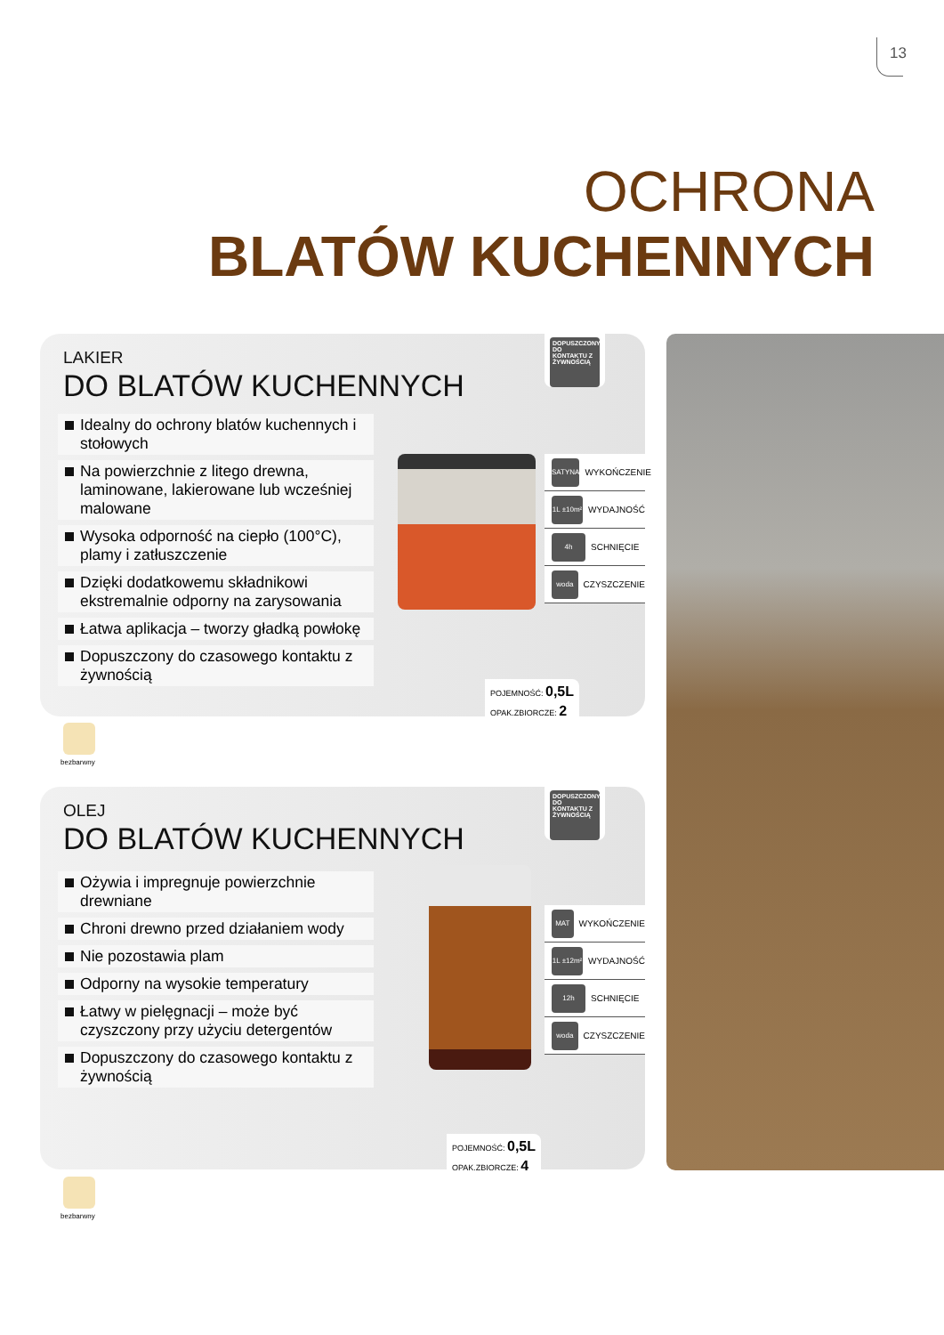13
OCHRONA
BLATÓW KUCHENNYCH
LAKIER
DO BLATÓW KUCHENNYCH
Idealny do ochrony blatów kuchennych i stołowych
Na powierzchnie z litego drewna, laminowane, lakierowane lub wcześniej malowane
Wysoka odporność na ciepło (100°C), plamy i zatłuszczenie
Dzięki dodatkowemu składnikowi ekstremalnie odporny na zarysowania
Łatwa aplikacja – tworzy gładką powłokę
Dopuszczony do czasowego kontaktu z żywnością
DOPUSZCZONY DO KONTAKTU Z ŻYWNOŚCIĄ
SATYNA WYKOŃCZENIE
1L ±10m² WYDAJNOŚĆ
4h SCHNIĘCIE
woda CZYSZCZENIE
POJEMNOŚĆ: 0,5L
OPAK.ZBIORCZE: 2
bezbarwny
OLEJ
DO BLATÓW KUCHENNYCH
Ożywia i impregnuje powierzchnie drewniane
Chroni drewno przed działaniem wody
Nie pozostawia plam
Odporny na wysokie temperatury
Łatwy w pielęgnacji – może być czyszczony przy użyciu detergentów
Dopuszczony do czasowego kontaktu z żywnością
DOPUSZCZONY DO KONTAKTU Z ŻYWNOŚCIĄ
MAT WYKOŃCZENIE
1L ±12m² WYDAJNOŚĆ
12h SCHNIĘCIE
woda CZYSZCZENIE
POJEMNOŚĆ: 0,5L
OPAK.ZBIORCZE: 4
bezbarwny